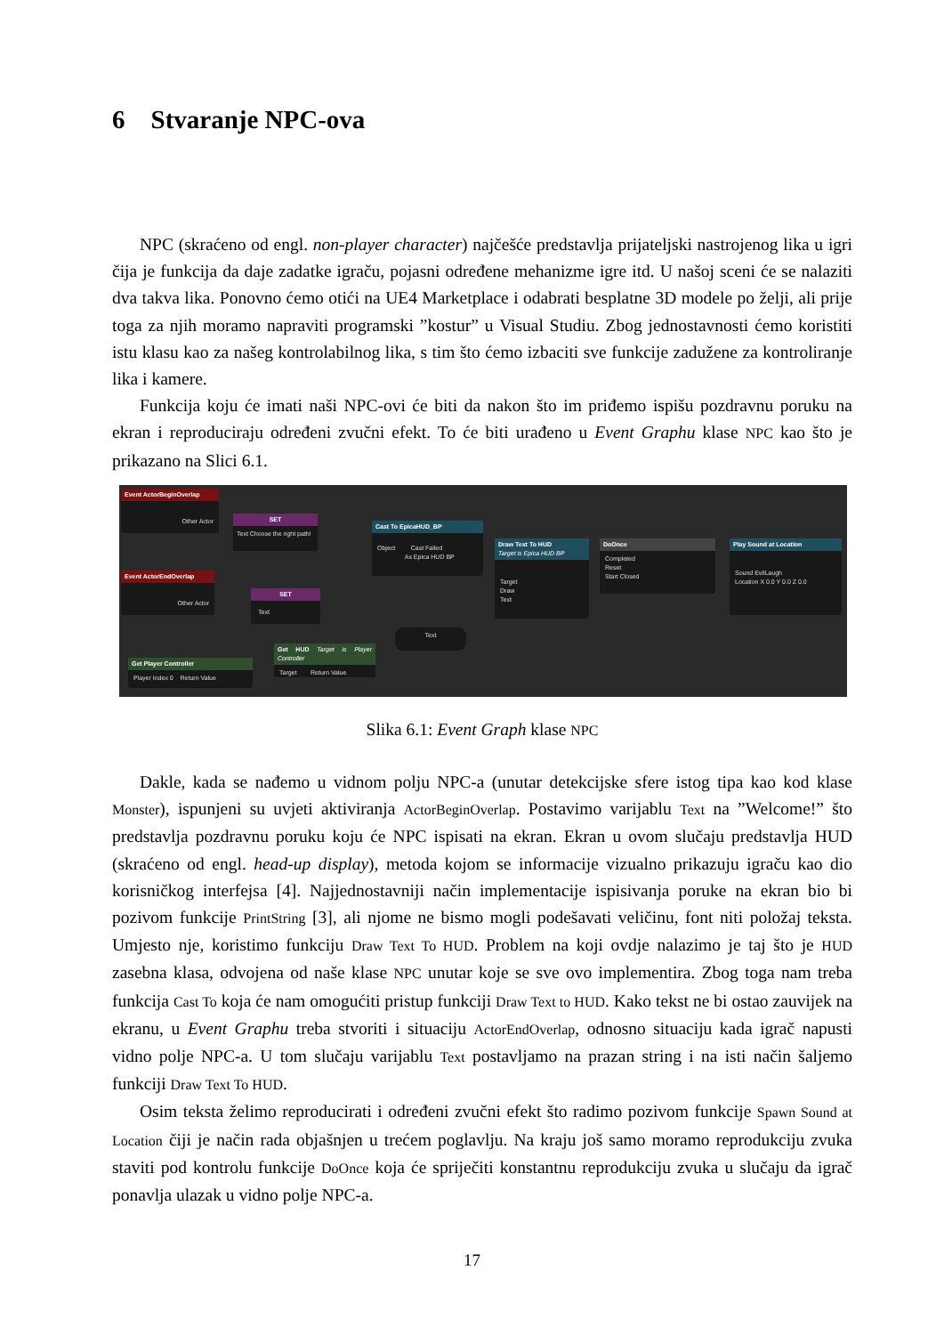6 Stvaranje NPC-ova
NPC (skraćeno od engl. non-player character) najčešće predstavlja prijateljski nastrojenog lika u igri čija je funkcija da daje zadatke igraču, pojasni određene mehanizme igre itd. U našoj sceni će se nalaziti dva takva lika. Ponovno ćemo otići na UE4 Marketplace i odabrati besplatne 3D modele po želji, ali prije toga za njih moramo napraviti programski ”kostur” u Visual Studiu. Zbog jednostavnosti ćemo koristiti istu klasu kao za našeg kontrolabilnog lika, s tim što ćemo izbaciti sve funkcije zadužene za kontroliranje lika i kamere.
Funkcija koju će imati naši NPC-ovi će biti da nakon što im priđemo ispišu pozdravnu poruku na ekran i reproduciraju određeni zvučni efekt. To će biti urađeno u Event Graphu klase NPC kao što je prikazano na Slici 6.1.
Event ActorBeginOverlap
Other Actor
SET
Text Choose the right path!
Event ActorEndOverlap
Other Actor
SET
Text
Cast To EpicaHUD_BP
Object Cast Failed
As Epica HUD BP
Draw Text To HUD
Target is Epica HUD BP
Target
Draw
Text
DoOnce
Completed
Reset
Start Closed
Play Sound at Location
Sound EvilLaugh
Location X 0.0 Y 0.0 Z 0.0
Text
Get HUD Target is Player Controller
Target Return Value
Get Player Controller
Player Index 0 Return Value
Slika 6.1: Event Graph klase NPC
Dakle, kada se nađemo u vidnom polju NPC-a (unutar detekcijske sfere istog tipa kao kod klase Monster), ispunjeni su uvjeti aktiviranja ActorBeginOverlap. Postavimo varijablu Text na ”Welcome!” što predstavlja pozdravnu poruku koju će NPC ispisati na ekran. Ekran u ovom slučaju predstavlja HUD (skraćeno od engl. head-up display), metoda kojom se informacije vizualno prikazuju igraču kao dio korisničkog interfejsa [4]. Najjednostavniji način implementacije ispisivanja poruke na ekran bio bi pozivom funkcije PrintString [3], ali njome ne bismo mogli podešavati veličinu, font niti položaj teksta. Umjesto nje, koristimo funkciju Draw Text To HUD. Problem na koji ovdje nalazimo je taj što je HUD zasebna klasa, odvojena od naše klase NPC unutar koje se sve ovo implementira. Zbog toga nam treba funkcija Cast To koja će nam omogućiti pristup funkciji Draw Text to HUD. Kako tekst ne bi ostao zauvijek na ekranu, u Event Graphu treba stvoriti i situaciju ActorEndOverlap, odnosno situaciju kada igrač napusti vidno polje NPC-a. U tom slučaju varijablu Text postavljamo na prazan string i na isti način šaljemo funkciji Draw Text To HUD.
Osim teksta želimo reproducirati i određeni zvučni efekt što radimo pozivom funkcije Spawn Sound at Location čiji je način rada objašnjen u trećem poglavlju. Na kraju još samo moramo reprodukciju zvuka staviti pod kontrolu funkcije DoOnce koja će spriječiti konstantnu reprodukciju zvuka u slučaju da igrač ponavlja ulazak u vidno polje NPC-a.
17